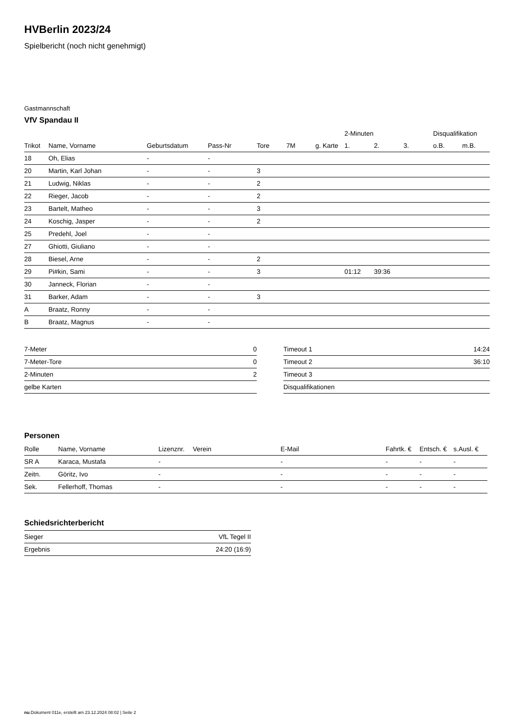HVBerlin 2023/24
Spielbericht (noch nicht genehmigt)
Gastmannschaft
VfV Spandau II
| | | | | | | | 2-Minuten | | | Disqualifikation | |
| --- | --- | --- | --- | --- | --- | --- | --- | --- | --- | --- | --- |
| Trikot | Name, Vorname | Geburtsdatum | Pass-Nr | Tore | 7M | g. Karte | 1. | 2. | 3. | o.B. | m.B. |
| 18 | Oh, Elias | - | - | | | | | | | | |
| 20 | Martin, Karl Johan | - | - | 3 | | | | | | | |
| 21 | Ludwig, Niklas | - | - | 2 | | | | | | | |
| 22 | Rieger, Jacob | - | - | 2 | | | | | | | |
| 23 | Bartelt, Matheo | - | - | 3 | | | | | | | |
| 24 | Koschig, Jasper | - | - | 2 | | | | | | | |
| 25 | Predehl, Joel | - | - | | | | | | | | |
| 27 | Ghiotti, Giuliano | - | - | | | | | | | | |
| 28 | Biesel, Arne | - | - | 2 | | | | | | | |
| 29 | Pi#kin, Sami | - | - | 3 | | | 01:12 | 39:36 | | | |
| 30 | Janneck, Florian | - | - | | | | | | | | |
| 31 | Barker, Adam | - | - | 3 | | | | | | | |
| A | Braatz, Ronny | - | - | | | | | | | | |
| B | Braatz, Magnus | - | - | | | | | | | | |
| 7-Meter | 0 |
| 7-Meter-Tore | 0 |
| 2-Minuten | 2 |
| gelbe Karten | |
| Timeout 1 | 14:24 |
| Timeout 2 | 36:10 |
| Timeout 3 | |
| Disqualifikationen | |
Personen
| Rolle | Name, Vorname | Lizenznr. | Verein | E-Mail | Fahrtk. € | Entsch. € | s.Ausl. € |
| --- | --- | --- | --- | --- | --- | --- | --- |
| SR A | Karaca, Mustafa | - | | - | - | - | - |
| Zeitn. | Göritz, Ivo | - | | - | - | - | - |
| Sek. | Fellerhoff, Thomas | - | | - | - | - | - |
Schiedsrichterbericht
| Sieger | VfL Tegel II |
| Ergebnis | 24:20 (16:9) |
nu.Dokument 011e, erstellt am 23.12.2024 08:02 | Seite 2